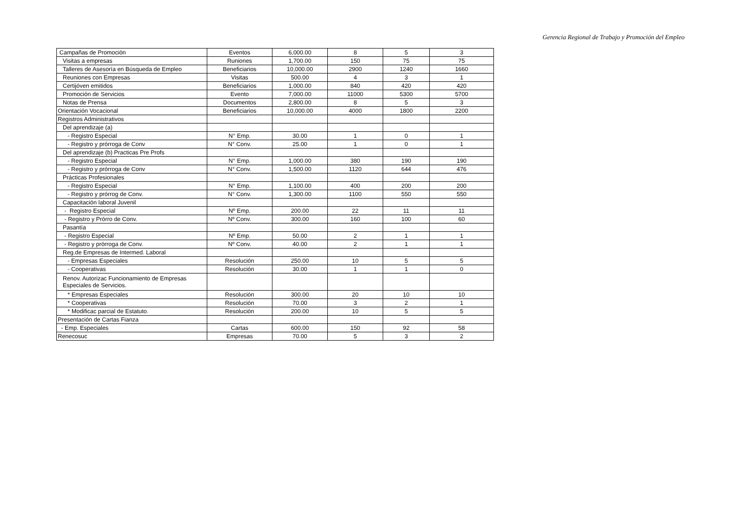Gerencia Regional de Trabajo y Promoción del Empleo
| Campañas de Promociòn | Eventos | 6,000.00 | 8 | 5 | 3 |
| Visitas a empresas | Runiones | 1,700.00 | 150 | 75 | 75 |
| Talleres de Asesoría en Búsqueda de Empleo | Beneficiarios | 10,000.00 | 2900 | 1240 | 1660 |
| Reuniones con Empresas | Visitas | 500.00 | 4 | 3 | 1 |
| Certijóven emitidos | Beneficiarios | 1,000.00 | 840 | 420 | 420 |
| Promoción de Servicios | Evento | 7,000.00 | 11000 | 5300 | 5700 |
| Notas de Prensa | Documentos | 2,800.00 | 8 | 5 | 3 |
| Orientación Vocacional | Beneficiarios | 10,000.00 | 4000 | 1800 | 2200 |
| Registros Administrativos | | | | | |
| Del aprendizaje (a) | | | | | |
| - Registro Especial | N° Emp. | 30.00 | 1 | 0 | 1 |
| - Registro y prórroga de Conv | N° Conv. | 25.00 | 1 | 0 | 1 |
| Del aprendizaje (b) Practicas Pre Profs | | | | | |
| - Registro Especial | N° Emp. | 1,000.00 | 380 | 190 | 190 |
| - Registro y prórroga de Conv | N° Conv. | 1,500.00 | 1120 | 644 | 476 |
| Prácticas Profesionales | | | | | |
| - Registro Especial | N° Emp. | 1,100.00 | 400 | 200 | 200 |
| - Registro y prórrog de Conv. | N° Conv. | 1,300.00 | 1100 | 550 | 550 |
| Capacitación laboral Juvenil | | | | | |
| - Registro Especial | Nº Emp. | 200.00 | 22 | 11 | 11 |
| - Registro y Prórro de Conv. | Nº Conv. | 300.00 | 160 | 100 | 60 |
| Pasantía | | | | | |
| - Registro Especial | Nº Emp. | 50.00 | 2 | 1 | 1 |
| - Registro y prórroga de Conv. | Nº Conv. | 40.00 | 2 | 1 | 1 |
| Reg.de Empresas de Intermed. Laboral | | | | | |
| - Empresas Especiales | Resolución | 250.00 | 10 | 5 | 5 |
| - Cooperativas | Resolución | 30.00 | 1 | 1 | 0 |
| Renov. Autorizac Funcionamiento de Empresas Especiales de Servicios. | | | | | |
| * Empresas Especiales | Resolución | 300.00 | 20 | 10 | 10 |
| * Cooperativas | Resolución | 70.00 | 3 | 2 | 1 |
| * Modificac parcial de Estatuto. | Resolución | 200.00 | 10 | 5 | 5 |
| Presentación de Cartas Fianza | | | | | |
| - Emp. Especiales | Cartas | 600.00 | 150 | 92 | 58 |
| Renecosuc | Empresas | 70.00 | 5 | 3 | 2 |